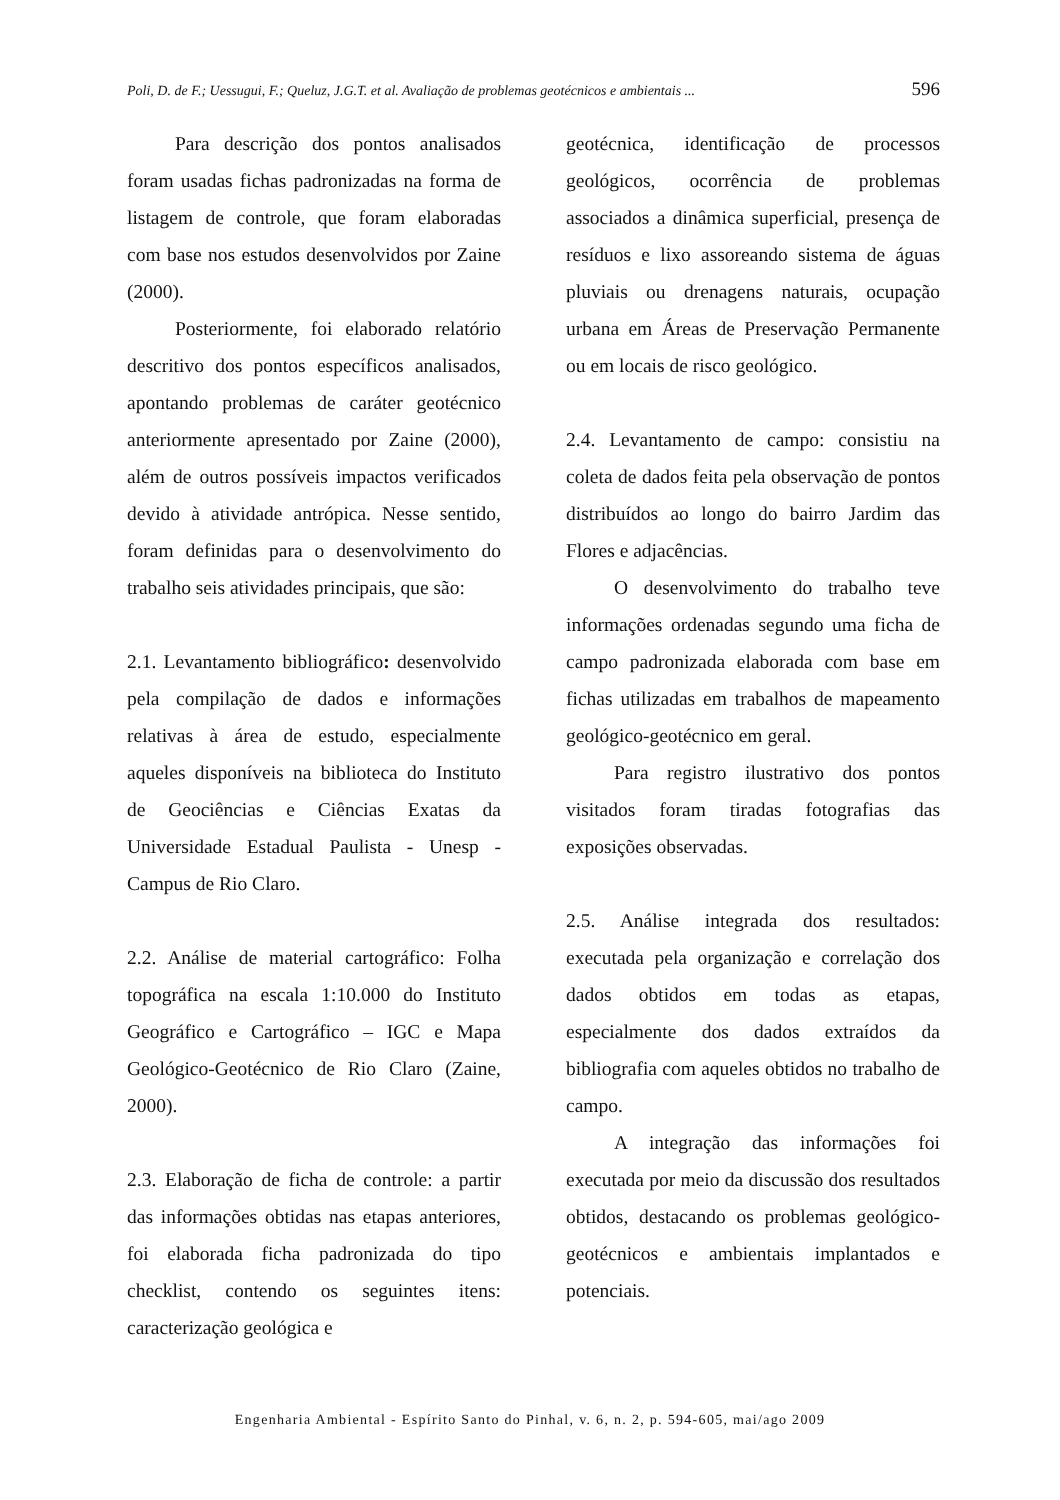Poli, D. de F.; Uessugui, F.; Queluz, J.G.T. et al. Avaliação de problemas geotécnicos e ambientais ... 596
Para descrição dos pontos analisados foram usadas fichas padronizadas na forma de listagem de controle, que foram elaboradas com base nos estudos desenvolvidos por Zaine (2000).
Posteriormente, foi elaborado relatório descritivo dos pontos específicos analisados, apontando problemas de caráter geotécnico anteriormente apresentado por Zaine (2000), além de outros possíveis impactos verificados devido à atividade antrópica. Nesse sentido, foram definidas para o desenvolvimento do trabalho seis atividades principais, que são:
2.1. Levantamento bibliográfico: desenvolvido pela compilação de dados e informações relativas à área de estudo, especialmente aqueles disponíveis na biblioteca do Instituto de Geociências e Ciências Exatas da Universidade Estadual Paulista - Unesp - Campus de Rio Claro.
2.2. Análise de material cartográfico: Folha topográfica na escala 1:10.000 do Instituto Geográfico e Cartográfico – IGC e Mapa Geológico-Geotécnico de Rio Claro (Zaine, 2000).
2.3. Elaboração de ficha de controle: a partir das informações obtidas nas etapas anteriores, foi elaborada ficha padronizada do tipo checklist, contendo os seguintes itens: caracterização geológica e
geotécnica, identificação de processos geológicos, ocorrência de problemas associados a dinâmica superficial, presença de resíduos e lixo assoreando sistema de águas pluviais ou drenagens naturais, ocupação urbana em Áreas de Preservação Permanente ou em locais de risco geológico.
2.4. Levantamento de campo: consistiu na coleta de dados feita pela observação de pontos distribuídos ao longo do bairro Jardim das Flores e adjacências.
O desenvolvimento do trabalho teve informações ordenadas segundo uma ficha de campo padronizada elaborada com base em fichas utilizadas em trabalhos de mapeamento geológico-geotécnico em geral.
Para registro ilustrativo dos pontos visitados foram tiradas fotografias das exposições observadas.
2.5. Análise integrada dos resultados: executada pela organização e correlação dos dados obtidos em todas as etapas, especialmente dos dados extraídos da bibliografia com aqueles obtidos no trabalho de campo.
A integração das informações foi executada por meio da discussão dos resultados obtidos, destacando os problemas geológico-geotécnicos e ambientais implantados e potenciais.
Engenharia Ambiental - Espírito Santo do Pinhal, v. 6, n. 2, p. 594-605, mai/ago 2009